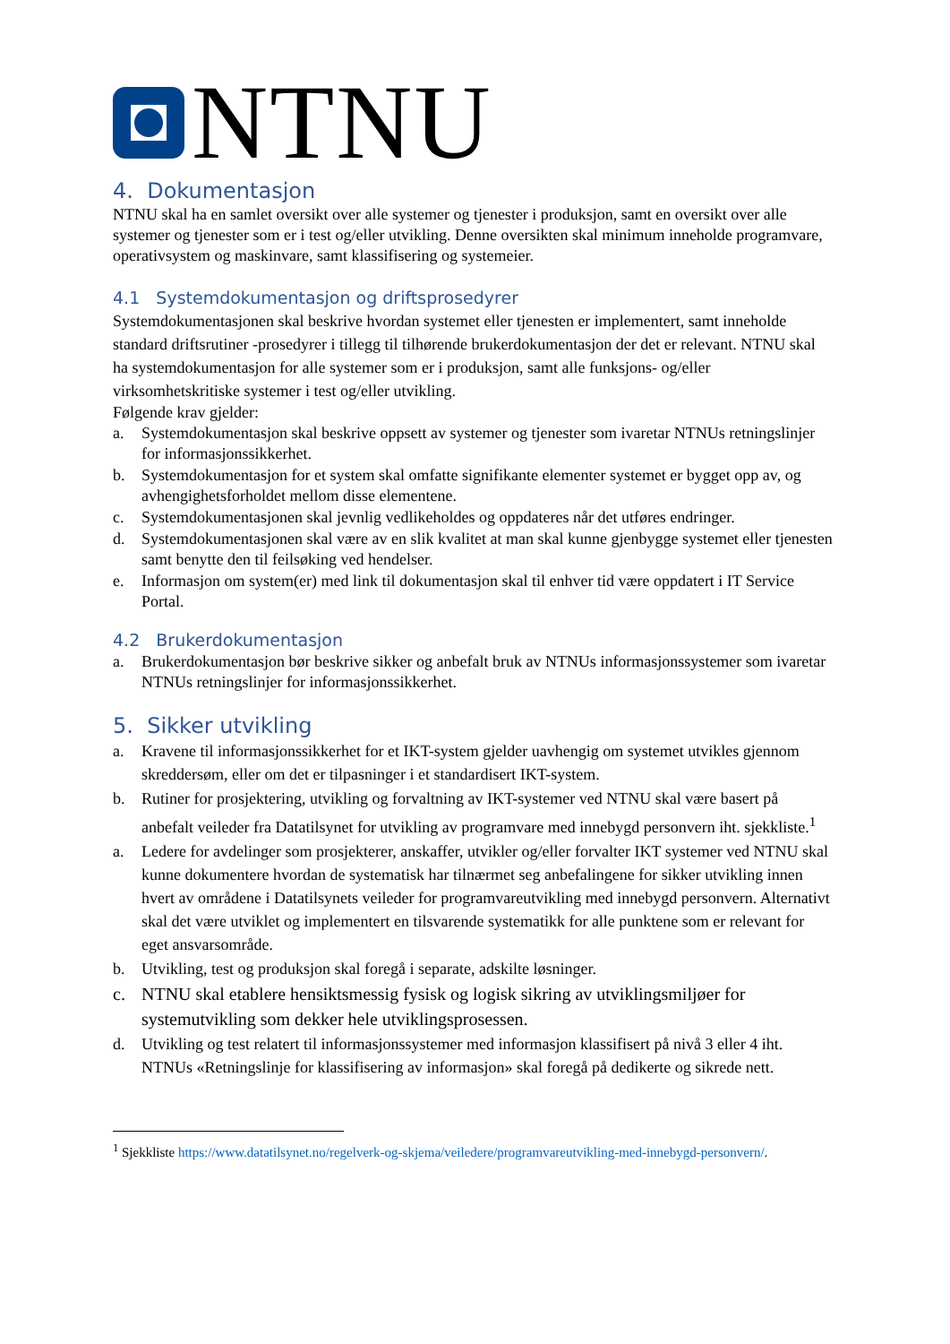NTNU
4. Dokumentasjon
NTNU skal ha en samlet oversikt over alle systemer og tjenester i produksjon, samt en oversikt over alle systemer og tjenester som er i test og/eller utvikling. Denne oversikten skal minimum inneholde programvare, operativsystem og maskinvare, samt klassifisering og systemeier.
4.1 Systemdokumentasjon og driftsprosedyrer
Systemdokumentasjonen skal beskrive hvordan systemet eller tjenesten er implementert, samt inneholde standard driftsrutiner -prosedyrer i tillegg til tilhørende brukerdokumentasjon der det er relevant. NTNU skal ha systemdokumentasjon for alle systemer som er i produksjon, samt alle funksjons- og/eller virksomhetskritiske systemer i test og/eller utvikling.
Følgende krav gjelder:
a. Systemdokumentasjon skal beskrive oppsett av systemer og tjenester som ivaretar NTNUs retningslinjer for informasjonssikkerhet.
b. Systemdokumentasjon for et system skal omfatte signifikante elementer systemet er bygget opp av, og avhengighetsforholdet mellom disse elementene.
c. Systemdokumentasjonen skal jevnlig vedlikeholdes og oppdateres når det utføres endringer.
d. Systemdokumentasjonen skal være av en slik kvalitet at man skal kunne gjenbygge systemet eller tjenesten samt benytte den til feilsøking ved hendelser.
e. Informasjon om system(er) med link til dokumentasjon skal til enhver tid være oppdatert i IT Service Portal.
4.2 Brukerdokumentasjon
a. Brukerdokumentasjon bør beskrive sikker og anbefalt bruk av NTNUs informasjonssystemer som ivaretar NTNUs retningslinjer for informasjonssikkerhet.
5. Sikker utvikling
a. Kravene til informasjonssikkerhet for et IKT-system gjelder uavhengig om systemet utvikles gjennom skreddersøm, eller om det er tilpasninger i et standardisert IKT-system.
b. Rutiner for prosjektering, utvikling og forvaltning av IKT-systemer ved NTNU skal være basert på anbefalt veileder fra Datatilsynet for utvikling av programvare med innebygd personvern iht. sjekkliste.<sup>1</sup>
a. Ledere for avdelinger som prosjekterer, anskaffer, utvikler og/eller forvalter IKT systemer ved NTNU skal kunne dokumentere hvordan de systematisk har tilnærmet seg anbefalingene for sikker utvikling innen hvert av områdene i Datatilsynets veileder for programvareutvikling med innebygd personvern. Alternativt skal det være utviklet og implementert en tilsvarende systematikk for alle punktene som er relevant for eget ansvarsområde.
b. Utvikling, test og produksjon skal foregå i separate, adskilte løsninger.
c. NTNU skal etablere hensiktsmessig fysisk og logisk sikring av utviklingsmiljøer for systemutvikling som dekker hele utviklingsprosessen.
d. Utvikling og test relatert til informasjonssystemer med informasjon klassifisert på nivå 3 eller 4 iht. NTNUs «Retningslinje for klassifisering av informasjon» skal foregå på dedikerte og sikrede nett.
<sup>1</sup> Sjekkliste https://www.datatilsynet.no/regelverk-og-skjema/veiledere/programvareutvikling-med-innebygd-personvern/.